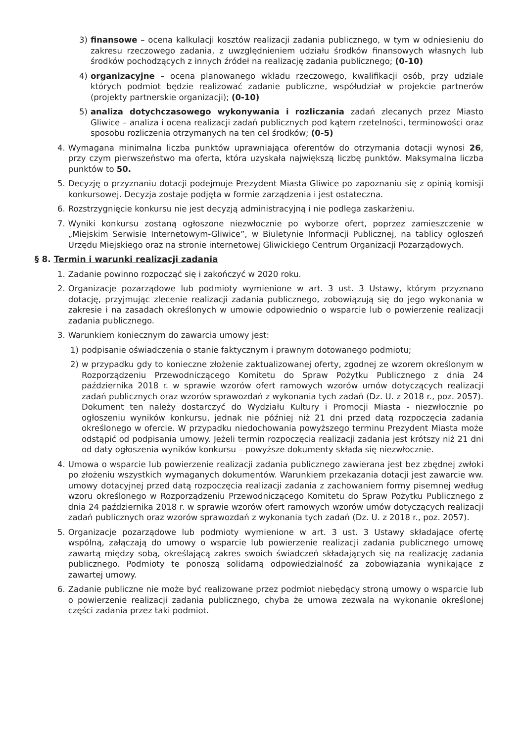3) finansowe – ocena kalkulacji kosztów realizacji zadania publicznego, w tym w odniesieniu do zakresu rzeczowego zadania, z uwzględnieniem udziału środków finansowych własnych lub środków pochodzących z innych źródeł na realizację zadania publicznego; (0-10)
4) organizacyjne – ocena planowanego wkładu rzeczowego, kwalifikacji osób, przy udziale których podmiot będzie realizować zadanie publiczne, współudział w projekcie partnerów (projekty partnerskie organizacji); (0-10)
5) analiza dotychczasowego wykonywania i rozliczania zadań zlecanych przez Miasto Gliwice – analiza i ocena realizacji zadań publicznych pod kątem rzetelności, terminowości oraz sposobu rozliczenia otrzymanych na ten cel środków; (0-5)
4. Wymagana minimalna liczba punktów uprawniająca oferentów do otrzymania dotacji wynosi 26, przy czym pierwszeństwo ma oferta, która uzyskała największą liczbę punktów. Maksymalna liczba punktów to 50.
5. Decyzję o przyznaniu dotacji podejmuje Prezydent Miasta Gliwice po zapoznaniu się z opinią komisji konkursowej. Decyzja zostaje podjęta w formie zarządzenia i jest ostateczna.
6. Rozstrzygnięcie konkursu nie jest decyzją administracyjną i nie podlega zaskarżeniu.
7. Wyniki konkursu zostaną ogłoszone niezwłocznie po wyborze ofert, poprzez zamieszczenie w „Miejskim Serwisie Internetowym-Gliwice”, w Biuletynie Informacji Publicznej, na tablicy ogłoszeń Urzędu Miejskiego oraz na stronie internetowej Gliwickiego Centrum Organizacji Pozarządowych.
§ 8. Termin i warunki realizacji zadania
1. Zadanie powinno rozpocząć się i zakończyć w 2020 roku.
2. Organizacje pozarządowe lub podmioty wymienione w art. 3 ust. 3 Ustawy, którym przyznano dotację, przyjmując zlecenie realizacji zadania publicznego, zobowiązują się do jego wykonania w zakresie i na zasadach określonych w umowie odpowiednio o wsparcie lub o powierzenie realizacji zadania publicznego.
3. Warunkiem koniecznym do zawarcia umowy jest:
1) podpisanie oświadczenia o stanie faktycznym i prawnym dotowanego podmiotu;
2) w przypadku gdy to konieczne złożenie zaktualizowanej oferty, zgodnej ze wzorem określonym w Rozporządzeniu Przewodniczącego Komitetu do Spraw Pożytku Publicznego z dnia 24 października 2018 r. w sprawie wzorów ofert ramowych wzorów umów dotyczących realizacji zadań publicznych oraz wzorów sprawozdań z wykonania tych zadań (Dz. U. z 2018 r., poz. 2057). Dokument ten należy dostarczyć do Wydziału Kultury i Promocji Miasta - niezwłocznie po ogłoszeniu wyników konkursu, jednak nie później niż 21 dni przed datą rozpoczęcia zadania określonego w ofercie. W przypadku niedochowania powyższego terminu Prezydent Miasta może odstąpić od podpisania umowy. Jeżeli termin rozpoczęcia realizacji zadania jest krótszy niż 21 dni od daty ogłoszenia wyników konkursu – powyższe dokumenty składa się niezwłocznie.
4. Umowa o wsparcie lub powierzenie realizacji zadania publicznego zawierana jest bez zbędnej zwłoki po złożeniu wszystkich wymaganych dokumentów. Warunkiem przekazania dotacji jest zawarcie ww. umowy dotacyjnej przed datą rozpoczęcia realizacji zadania z zachowaniem formy pisemnej według wzoru określonego w Rozporządzeniu Przewodniczącego Komitetu do Spraw Pożytku Publicznego z dnia 24 października 2018 r. w sprawie wzorów ofert ramowych wzorów umów dotyczących realizacji zadań publicznych oraz wzorów sprawozdań z wykonania tych zadań (Dz. U. z 2018 r., poz. 2057).
5. Organizacje pozarządowe lub podmioty wymienione w art. 3 ust. 3 Ustawy składające ofertę wspólną, załączają do umowy o wsparcie lub powierzenie realizacji zadania publicznego umowę zawartą między sobą, określającą zakres swoich świadczeń składających się na realizację zadania publicznego. Podmioty te ponoszą solidarną odpowiedzialność za zobowiązania wynikające z zawartej umowy.
6. Zadanie publiczne nie może być realizowane przez podmiot niebędący stroną umowy o wsparcie lub o powierzenie realizacji zadania publicznego, chyba że umowa zezwala na wykonanie określonej części zadania przez taki podmiot.